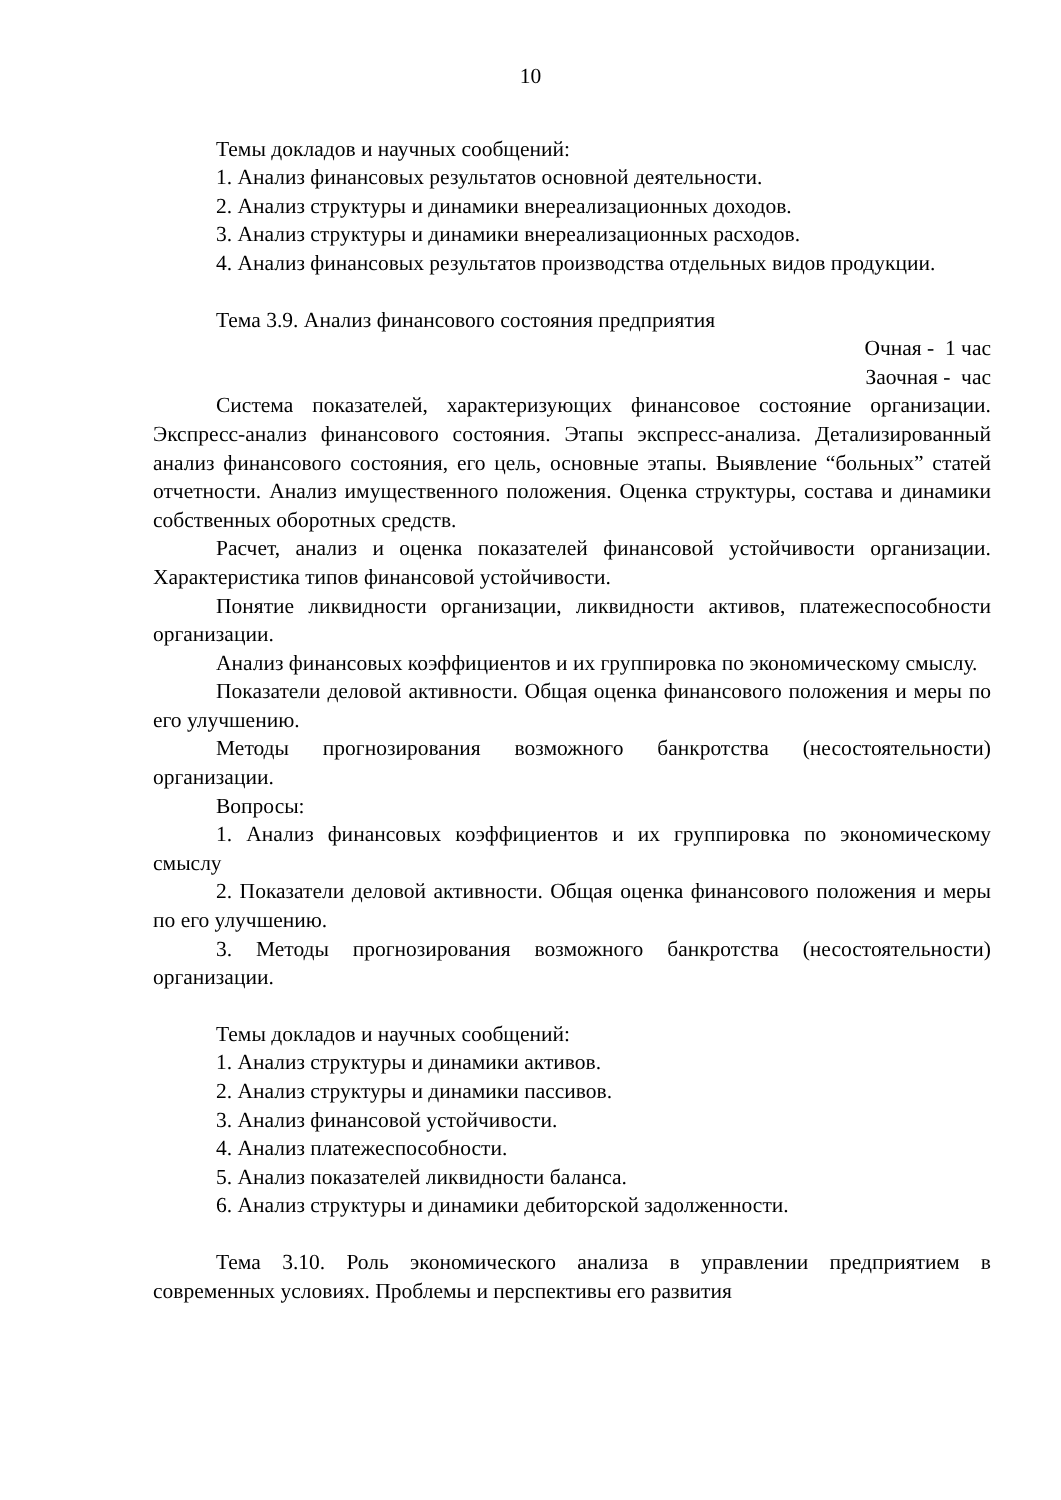10
Темы докладов и научных сообщений:
1. Анализ финансовых результатов основной деятельности.
2. Анализ структуры и динамики внереализационных доходов.
3. Анализ структуры и динамики внереализационных расходов.
4. Анализ финансовых результатов производства отдельных видов продукции.
Тема 3.9. Анализ финансового состояния предприятия
Очная - 1 час
Заочная - час
Система показателей, характеризующих финансовое состояние организации. Экспресс-анализ финансового состояния. Этапы экспресс-анализа. Детализированный анализ финансового состояния, его цель, основные этапы. Выявление “больных” статей отчетности. Анализ имущественного положения. Оценка структуры, состава и динамики собственных оборотных средств.
Расчет, анализ и оценка показателей финансовой устойчивости организации. Характеристика типов финансовой устойчивости.
Понятие ликвидности организации, ликвидности активов, платежеспособности организации.
Анализ финансовых коэффициентов и их группировка по экономическому смыслу.
Показатели деловой активности. Общая оценка финансового положения и меры по его улучшению.
Методы прогнозирования возможного банкротства (несостоятельности) организации.
Вопросы:
1. Анализ финансовых коэффициентов и их группировка по экономическому смыслу
2. Показатели деловой активности. Общая оценка финансового положения и меры по его улучшению.
3. Методы прогнозирования возможного банкротства (несостоятельности) организации.
Темы докладов и научных сообщений:
1. Анализ структуры и динамики активов.
2. Анализ структуры и динамики пассивов.
3. Анализ финансовой устойчивости.
4. Анализ платежеспособности.
5. Анализ показателей ликвидности баланса.
6. Анализ структуры и динамики дебиторской задолженности.
Тема 3.10. Роль экономического анализа в управлении предприятием в современных условиях. Проблемы и перспективы его развития